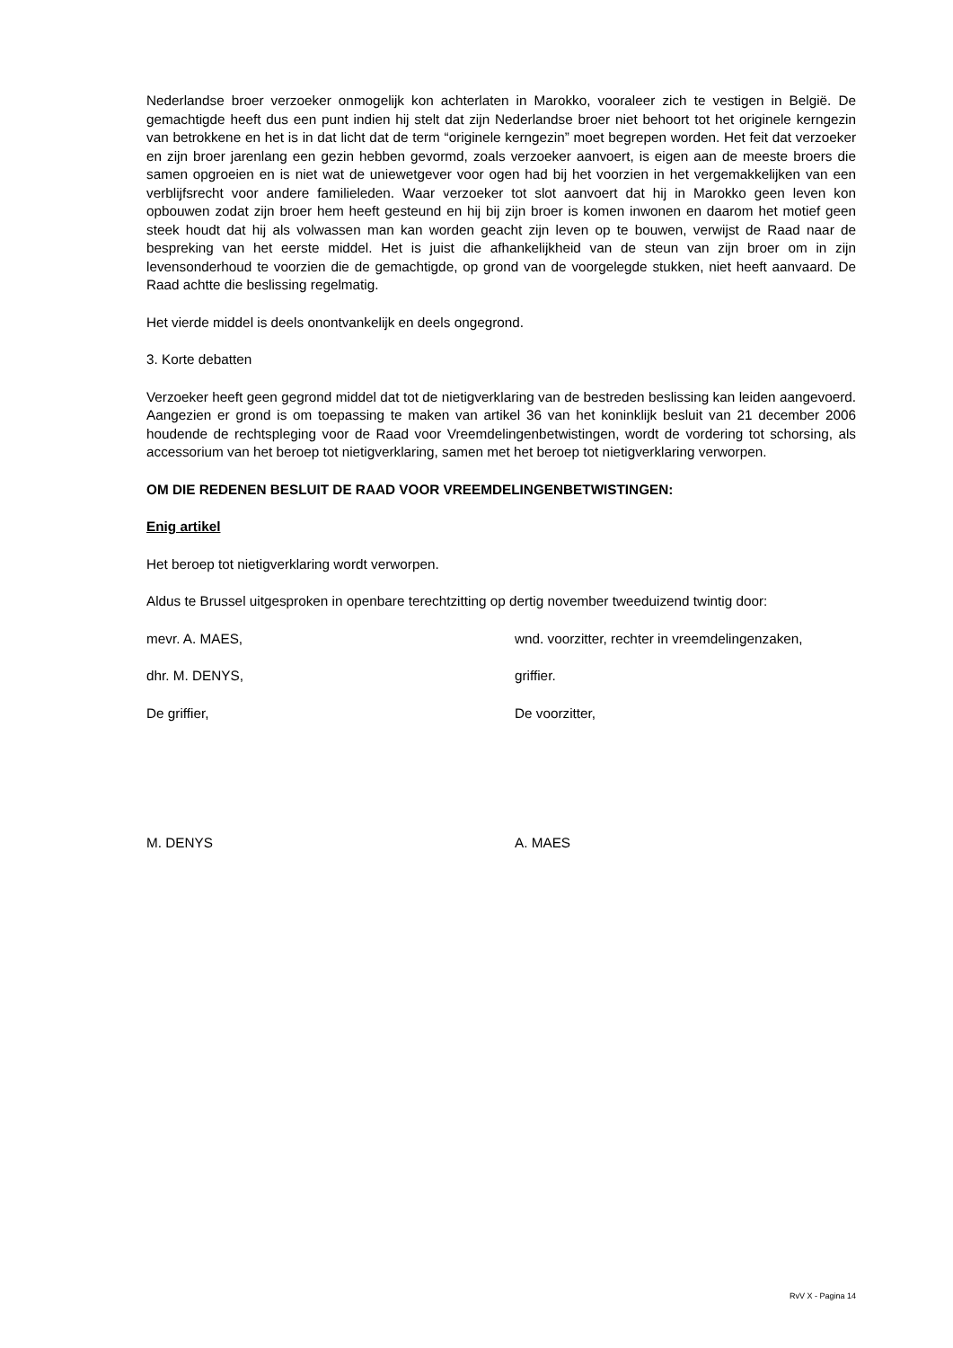Nederlandse broer verzoeker onmogelijk kon achterlaten in Marokko, vooraleer zich te vestigen in België. De gemachtigde heeft dus een punt indien hij stelt dat zijn Nederlandse broer niet behoort tot het originele kerngezin van betrokkene en het is in dat licht dat de term “originele kerngezin” moet begrepen worden. Het feit dat verzoeker en zijn broer jarenlang een gezin hebben gevormd, zoals verzoeker aanvoert, is eigen aan de meeste broers die samen opgroeien en is niet wat de uniewetgever voor ogen had bij het voorzien in het vergemakkelijken van een verblijfsrecht voor andere familieleden. Waar verzoeker tot slot aanvoert dat hij in Marokko geen leven kon opbouwen zodat zijn broer hem heeft gesteund en hij bij zijn broer is komen inwonen en daarom het motief geen steek houdt dat hij als volwassen man kan worden geacht zijn leven op te bouwen, verwijst de Raad naar de bespreking van het eerste middel. Het is juist die afhankelijkheid van de steun van zijn broer om in zijn levensonderhoud te voorzien die de gemachtigde, op grond van de voorgelegde stukken, niet heeft aanvaard. De Raad achtte die beslissing regelmatig.
Het vierde middel is deels onontvankelijk en deels ongegrond.
3. Korte debatten
Verzoeker heeft geen gegrond middel dat tot de nietigverklaring van de bestreden beslissing kan leiden aangevoerd. Aangezien er grond is om toepassing te maken van artikel 36 van het koninklijk besluit van 21 december 2006 houdende de rechtspleging voor de Raad voor Vreemdelingenbetwistingen, wordt de vordering tot schorsing, als accessorium van het beroep tot nietigverklaring, samen met het beroep tot nietigverklaring verworpen.
OM DIE REDENEN BESLUIT DE RAAD VOOR VREEMDELINGENBETWISTINGEN:
Enig artikel
Het beroep tot nietigverklaring wordt verworpen.
Aldus te Brussel uitgesproken in openbare terechtzitting op dertig november tweeduizend twintig door:
mevr. A. MAES, wnd. voorzitter, rechter in vreemdelingenzaken,
dhr. M. DENYS, griffier.
De griffier, De voorzitter,
M. DENYS A. MAES
RvV X - Pagina 14